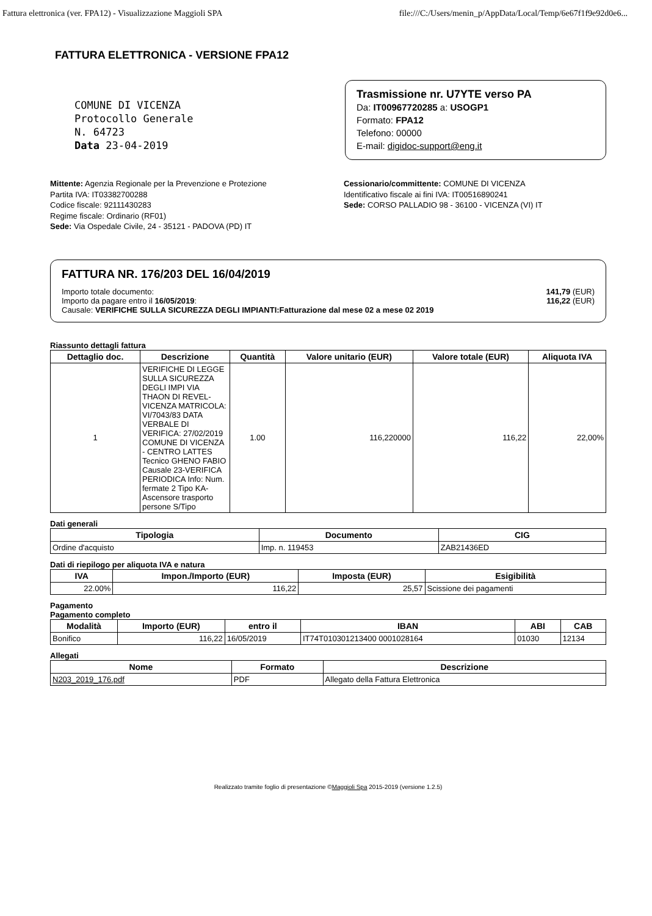Fattura elettronica (ver. FPA12) - Visualizzazione Maggioli SPA file:///C:/Users/menin_p/AppData/Local/Temp/6e67f1f9e92d0e6...
FATTURA ELETTRONICA - VERSIONE FPA12
COMUNE DI VICENZA
Protocollo Generale
N. 64723
Data 23-04-2019
Trasmissione nr. U7YTE verso PA
Da: IT00967720285 a: USOGP1
Formato: FPA12
Telefono: 00000
E-mail: digidoc-support@eng.it
Mittente: Agenzia Regionale per la Prevenzione e Protezione
Partita IVA: IT03382700288
Codice fiscale: 92111430283
Regime fiscale: Ordinario (RF01)
Sede: Via Ospedale Civile, 24 - 35121 - PADOVA (PD) IT
Cessionario/committente: COMUNE DI VICENZA
Identificativo fiscale ai fini IVA: IT00516890241
Sede: CORSO PALLADIO 98 - 36100 - VICENZA (VI) IT
FATTURA NR. 176/203 DEL 16/04/2019
Importo totale documento:
Importo da pagare entro il 16/05/2019:
Causale: VERIFICHE SULLA SICUREZZA DEGLI IMPIANTI:Fatturazione dal mese 02 a mese 02 2019
141,79 (EUR)
116,22 (EUR)
Riassunto dettagli fattura
| Dettaglio doc. | Descrizione | Quantità | Valore unitario (EUR) | Valore totale (EUR) | Aliquota IVA |
| --- | --- | --- | --- | --- | --- |
| 1 | VERIFICHE DI LEGGE SULLA SICUREZZA DEGLI IMPI VIA THAON DI REVEL-VICENZA MATRICOLA: VI/7043/83 DATA VERBALE DI VERIFICA: 27/02/2019 COMUNE DI VICENZA - CENTRO LATTES Tecnico GHENO FABIO Causale 23-VERIFICA PERIODICA Info: Num. fermate 2 Tipo KA-Ascensore trasporto persone S/Tipo | 1.00 | 116,220000 | 116,22 | 22,00% |
Dati generali
| Tipologia | Documento | CIG |
| --- | --- | --- |
| Ordine d'acquisto | Imp. n. 119453 | ZAB21436ED |
Dati di riepilogo per aliquota IVA e natura
| IVA | Impon./Importo (EUR) | Imposta (EUR) | Esigibilità |
| --- | --- | --- | --- |
| 22.00% | 116,22 | 25,57 | Scissione dei pagamenti |
Pagamento
Pagamento completo
| Modalità | Importo (EUR) | entro il | IBAN | ABI | CAB |
| --- | --- | --- | --- | --- | --- |
| Bonifico | 116,22 | 16/05/2019 | IT74T010301213400 0001028164 | 01030 | 12134 |
Allegati
| Nome | Formato | Descrizione |
| --- | --- | --- |
| N203_2019_176.pdf | PDF | Allegato della Fattura Elettronica |
Realizzato tramite foglio di presentazione ©Maggioli Spa 2015-2019 (versione 1.2.5)